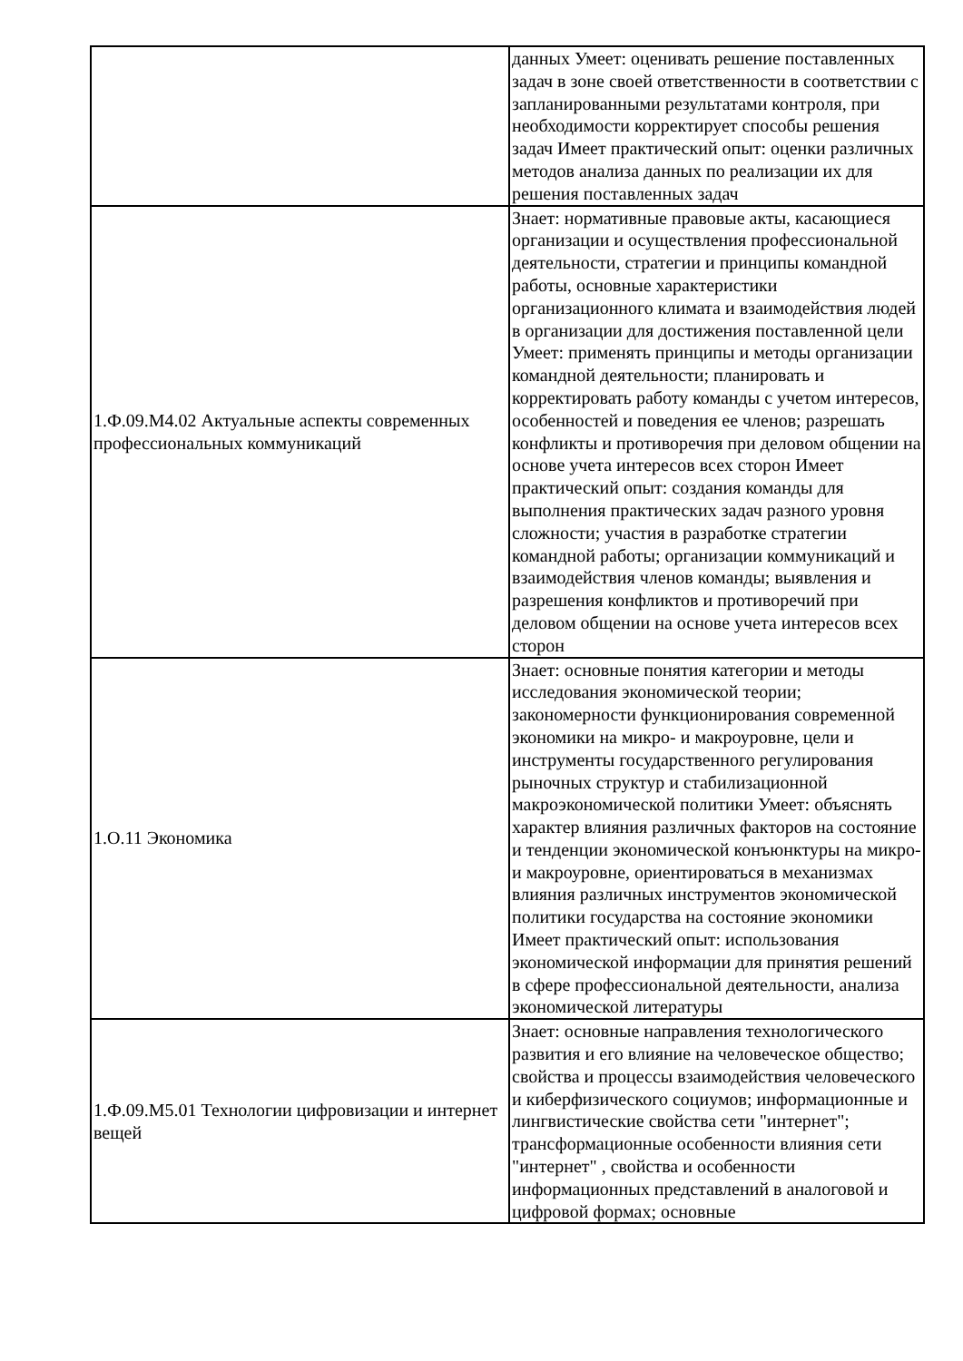| | данных Умеет: оценивать решение поставленных задач в зоне своей ответственности в соответствии с запланированными результатами контроля, при необходимости корректирует способы решения задач Имеет практический опыт: оценки различных методов анализа данных по реализации их для решения поставленных задач |
| 1.Ф.09.М4.02 Актуальные аспекты современных профессиональных коммуникаций | Знает: нормативные правовые акты, касающиеся организации и осуществления профессиональной деятельности, стратегии и принципы командной работы, основные характеристики организационного климата и взаимодействия людей в организации для достижения поставленной цели Умеет: применять принципы и методы организации командной деятельности; планировать и корректировать работу команды с учетом интересов, особенностей и поведения ее членов; разрешать конфликты и противоречия при деловом общении на основе учета интересов всех сторон Имеет практический опыт: создания команды для выполнения практических задач разного уровня сложности; участия в разработке стратегии командной работы; организации коммуникаций и взаимодействия членов команды; выявления и разрешения конфликтов и противоречий при деловом общении на основе учета интересов всех сторон |
| 1.О.11 Экономика | Знает: основные понятия категории и методы исследования экономической теории; закономерности функционирования современной экономики на микро- и макроуровне, цели и инструменты государственного регулирования рыночных структур и стабилизационной макроэкономической политики Умеет: объяснять характер влияния различных факторов на состояние и тенденции экономической конъюнктуры на микро- и макроуровне, ориентироваться в механизмах влияния различных инструментов экономической политики государства на состояние экономики Имеет практический опыт: использования экономической информации для принятия решений в сфере профессиональной деятельности, анализа экономической литературы |
| 1.Ф.09.М5.01 Технологии цифровизации и интернет вещей | Знает: основные направления технологического развития и его влияние на человеческое общество; свойства и процессы взаимодействия человеческого и киберфизического социумов; информационные и лингвистические свойства сети "интернет"; трансформационные особенности влияния сети "интернет" , свойства и особенности информационных представлений в аналоговой и цифровой формах; основные |